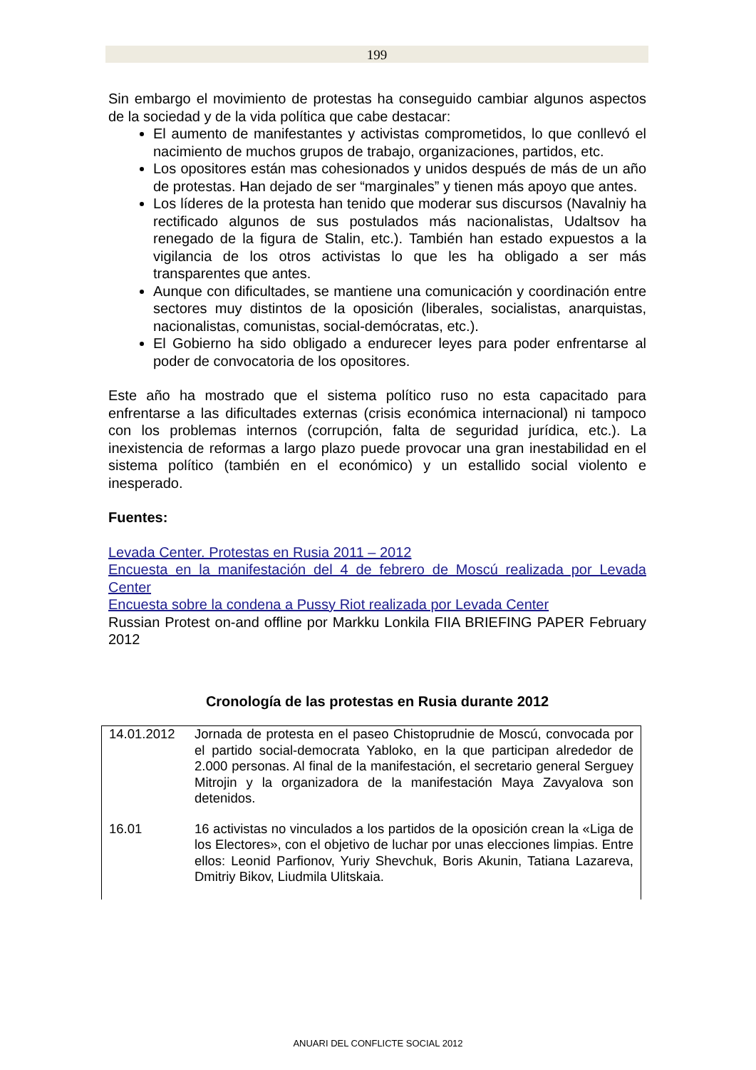199
Sin embargo el movimiento de protestas ha conseguido cambiar algunos aspectos de la sociedad y de la vida política que cabe destacar:
El aumento de manifestantes y activistas comprometidos, lo que conllevó el nacimiento de muchos grupos de trabajo, organizaciones, partidos, etc.
Los opositores están mas cohesionados y unidos después de más de un año de protestas. Han dejado de ser “marginales” y tienen más apoyo que antes.
Los líderes de la protesta han tenido que moderar sus discursos (Navalniy ha rectificado algunos de sus postulados más nacionalistas, Udaltsov ha renegado de la figura de Stalin, etc.). También han estado expuestos a la vigilancia de los otros activistas lo que les ha obligado a ser más transparentes que antes.
Aunque con dificultades, se mantiene una comunicación y coordinación entre sectores muy distintos de la oposición (liberales, socialistas, anarquistas, nacionalistas, comunistas, social-demócratas, etc.).
El Gobierno ha sido obligado a endurecer leyes para poder enfrentarse al poder de convocatoria de los opositores.
Este año ha mostrado que el sistema político ruso no esta capacitado para enfrentarse a las dificultades externas (crisis económica internacional) ni tampoco con los problemas internos (corrupción, falta de seguridad jurídica, etc.). La inexistencia de reformas a largo plazo puede provocar una gran inestabilidad en el sistema político (también en el económico) y un estallido social violento e inesperado.
Fuentes:
Levada Center. Protestas en Rusia 2011 – 2012
Encuesta en la manifestación del 4 de febrero de Moscú realizada por Levada Center
Encuesta sobre la condena a Pussy Riot realizada por Levada Center
Russian Protest on-and offline por Markku Lonkila FIIA BRIEFING PAPER February 2012
Cronología de las protestas en Rusia durante 2012
| 14.01.2012 | Jornada de protesta en el paseo Chistoprudnie de Moscú, convocada por el partido social-democrata Yabloko, en la que participan alrededor de 2.000 personas. Al final de la manifestación, el secretario general Serguey Mitrojin y la organizadora de la manifestación Maya Zavyalova son detenidos. |
| 16.01 | 16 activistas no vinculados a los partidos de la oposición crean la «Liga de los Electores», con el objetivo de luchar por unas elecciones limpias. Entre ellos: Leonid Parfionov, Yuriy Shevchuk, Boris Akunin, Tatiana Lazareva, Dmitriy Bikov, Liudmila Ulitskaia. |
ANUARI DEL CONFLICTE SOCIAL 2012